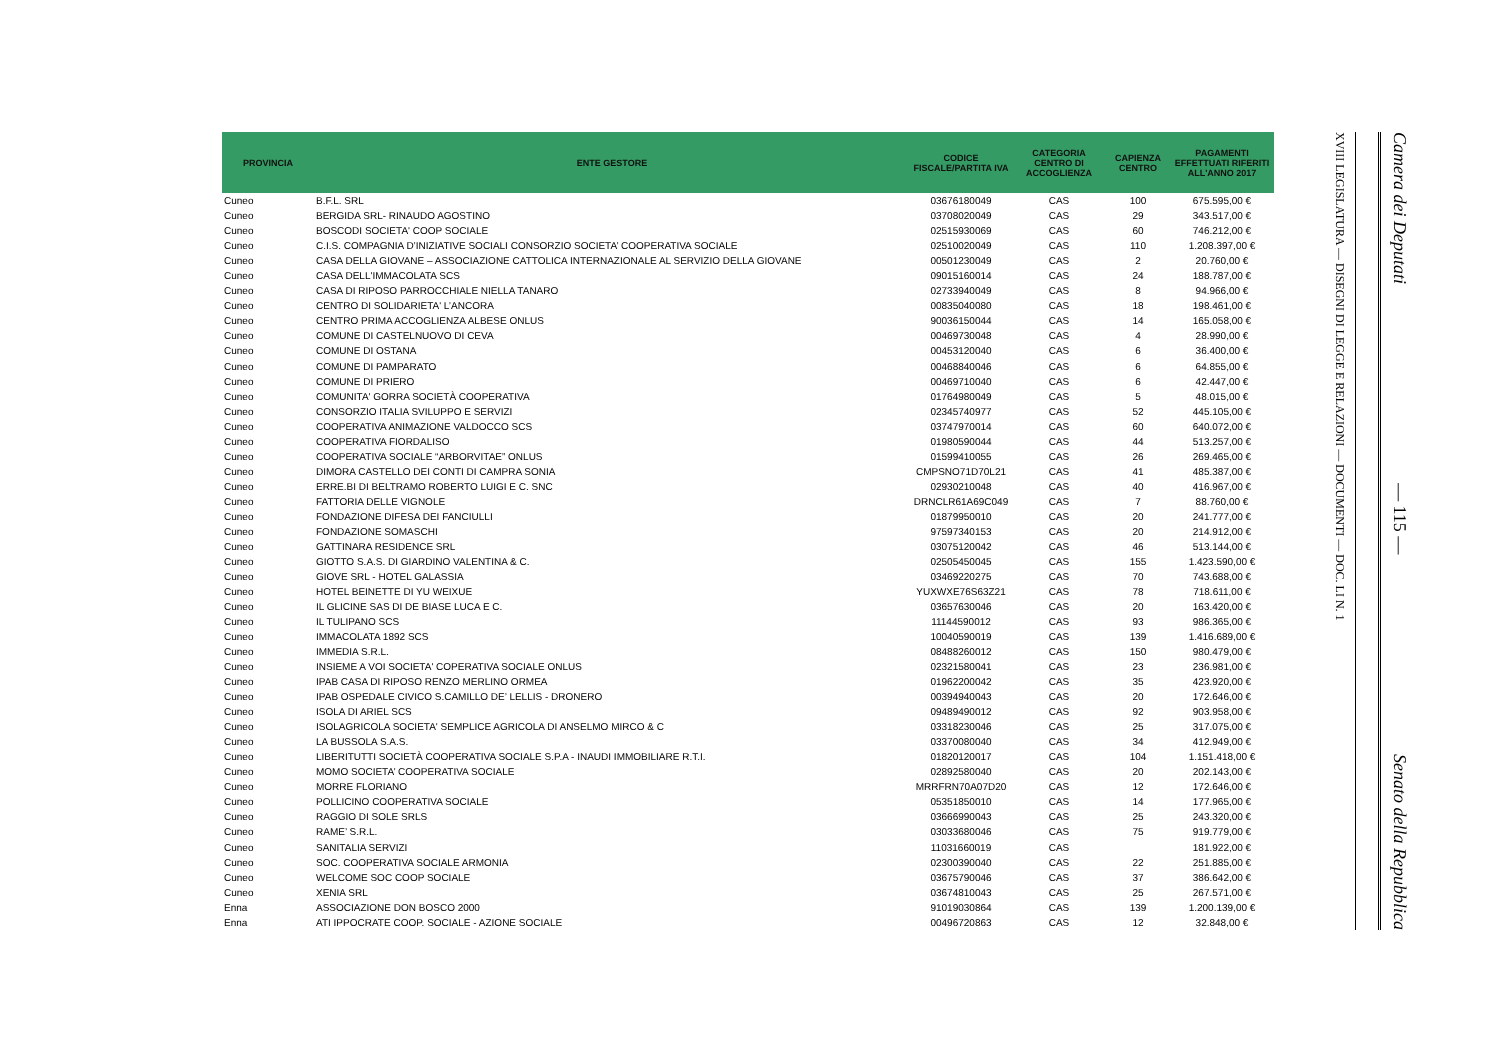| PROVINCIA | ENTE GESTORE | CODICE FISCALE/PARTITA IVA | CATEGORIA CENTRO DI ACCOGLIENZA | CAPIENZA CENTRO | PAGAMENTI EFFETTUATI RIFERITI ALL'ANNO 2017 |
| --- | --- | --- | --- | --- | --- |
| Cuneo | B.F.L. SRL | 03676180049 | CAS | 100 | 675.595,00 € |
| Cuneo | BERGIDA SRL- RINAUDO AGOSTINO | 03708020049 | CAS | 29 | 343.517,00 € |
| Cuneo | BOSCODI SOCIETA' COOP SOCIALE | 02515930069 | CAS | 60 | 746.212,00 € |
| Cuneo | C.I.S. COMPAGNIA D’INIZIATIVE SOCIALI CONSORZIO SOCIETA’ COOPERATIVA SOCIALE | 02510020049 | CAS | 110 | 1.208.397,00 € |
| Cuneo | CASA DELLA GIOVANE – ASSOCIAZIONE CATTOLICA INTERNAZIONALE AL SERVIZIO DELLA GIOVANE | 00501230049 | CAS | 2 | 20.760,00 € |
| Cuneo | CASA DELL'IMMACOLATA SCS | 09015160014 | CAS | 24 | 188.787,00 € |
| Cuneo | CASA DI RIPOSO PARROCCHIALE NIELLA TANARO | 02733940049 | CAS | 8 | 94.966,00 € |
| Cuneo | CENTRO DI SOLIDARIETA' L’ANCORA | 00835040080 | CAS | 18 | 198.461,00 € |
| Cuneo | CENTRO PRIMA ACCOGLIENZA ALBESE ONLUS | 90036150044 | CAS | 14 | 165.058,00 € |
| Cuneo | COMUNE DI CASTELNUOVO DI CEVA | 00469730048 | CAS | 4 | 28.990,00 € |
| Cuneo | COMUNE DI OSTANA | 00453120040 | CAS | 6 | 36.400,00 € |
| Cuneo | COMUNE DI PAMPARATO | 00468840046 | CAS | 6 | 64.855,00 € |
| Cuneo | COMUNE DI PRIERO | 00469710040 | CAS | 6 | 42.447,00 € |
| Cuneo | COMUNITA' GORRA SOCIETÀ COOPERATIVA | 01764980049 | CAS | 5 | 48.015,00 € |
| Cuneo | CONSORZIO ITALIA SVILUPPO E SERVIZI | 02345740977 | CAS | 52 | 445.105,00 € |
| Cuneo | COOPERATIVA ANIMAZIONE VALDOCCO SCS | 03747970014 | CAS | 60 | 640.072,00 € |
| Cuneo | COOPERATIVA FIORDALISO | 01980590044 | CAS | 44 | 513.257,00 € |
| Cuneo | COOPERATIVA SOCIALE “ARBORVITAE” ONLUS | 01599410055 | CAS | 26 | 269.465,00 € |
| Cuneo | DIMORA CASTELLO DEI CONTI DI CAMPRA SONIA | CMPSNO71D70L21 | CAS | 41 | 485.387,00 € |
| Cuneo | ERRE.BI DI BELTRAMO ROBERTO LUIGI E C. SNC | 02930210048 | CAS | 40 | 416.967,00 € |
| Cuneo | FATTORIA DELLE VIGNOLE | DRNCLR61A69C049 | CAS | 7 | 88.760,00 € |
| Cuneo | FONDAZIONE DIFESA DEI FANCIULLI | 01879950010 | CAS | 20 | 241.777,00 € |
| Cuneo | FONDAZIONE SOMASCHI | 97597340153 | CAS | 20 | 214.912,00 € |
| Cuneo | GATTINARA RESIDENCE SRL | 03075120042 | CAS | 46 | 513.144,00 € |
| Cuneo | GIOTTO S.A.S. DI GIARDINO VALENTINA & C. | 02505450045 | CAS | 155 | 1.423.590,00 € |
| Cuneo | GIOVE SRL - HOTEL GALASSIA | 03469220275 | CAS | 70 | 743.688,00 € |
| Cuneo | HOTEL BEINETTE DI YU WEIXUE | YUXWXE76S63Z21 | CAS | 78 | 718.611,00 € |
| Cuneo | IL GLICINE SAS DI DE BIASE LUCA E C. | 03657630046 | CAS | 20 | 163.420,00 € |
| Cuneo | IL TULIPANO SCS | 11144590012 | CAS | 93 | 986.365,00 € |
| Cuneo | IMMACOLATA 1892 SCS | 10040590019 | CAS | 139 | 1.416.689,00 € |
| Cuneo | IMMEDIA S.R.L. | 08488260012 | CAS | 150 | 980.479,00 € |
| Cuneo | INSIEME A VOI SOCIETA' COPERATIVA SOCIALE ONLUS | 02321580041 | CAS | 23 | 236.981,00 € |
| Cuneo | IPAB CASA DI RIPOSO RENZO MERLINO ORMEA | 01962200042 | CAS | 35 | 423.920,00 € |
| Cuneo | IPAB OSPEDALE CIVICO S.CAMILLO DE’ LELLIS - DRONERO | 00394940043 | CAS | 20 | 172.646,00 € |
| Cuneo | ISOLA DI ARIEL SCS | 09489490012 | CAS | 92 | 903.958,00 € |
| Cuneo | ISOLAGRICOLA SOCIETA' SEMPLICE AGRICOLA DI ANSELMO MIRCO & C | 03318230046 | CAS | 25 | 317.075,00 € |
| Cuneo | LA BUSSOLA S.A.S. | 03370080040 | CAS | 34 | 412.949,00 € |
| Cuneo | LIBERITUTTI SOCIETÀ COOPERATIVA SOCIALE S.P.A - INAUDI IMMOBILIARE R.T.I. | 01820120017 | CAS | 104 | 1.151.418,00 € |
| Cuneo | MOMO SOCIETA’ COOPERATIVA SOCIALE | 02892580040 | CAS | 20 | 202.143,00 € |
| Cuneo | MORRE FLORIANO | MRRFRN70A07D20 | CAS | 12 | 172.646,00 € |
| Cuneo | POLLICINO COOPERATIVA SOCIALE | 05351850010 | CAS | 14 | 177.965,00 € |
| Cuneo | RAGGIO DI SOLE SRLS | 03666990043 | CAS | 25 | 243.320,00 € |
| Cuneo | RAME’ S.R.L. | 03033680046 | CAS | 75 | 919.779,00 € |
| Cuneo | SANITALIA SERVIZI | 11031660019 | CAS | | 181.922,00 € |
| Cuneo | SOC. COOPERATIVA SOCIALE ARMONIA | 02300390040 | CAS | 22 | 251.885,00 € |
| Cuneo | WELCOME SOC COOP SOCIALE | 03675790046 | CAS | 37 | 386.642,00 € |
| Cuneo | XENIA SRL | 03674810043 | CAS | 25 | 267.571,00 € |
| Enna | ASSOCIAZIONE DON BOSCO 2000 | 91019030864 | CAS | 139 | 1.200.139,00 € |
| Enna | ATI IPPOCRATE COOP. SOCIALE - AZIONE SOCIALE | 00496720863 | CAS | 12 | 32.848,00 € |
XVIII LEGISLATURA — DISEGNI DI LEGGE E RELAZIONI — DOCUMENTI — DOC. LI N. 1
Camera dei Deputati — 115 — Senato della Repubblica